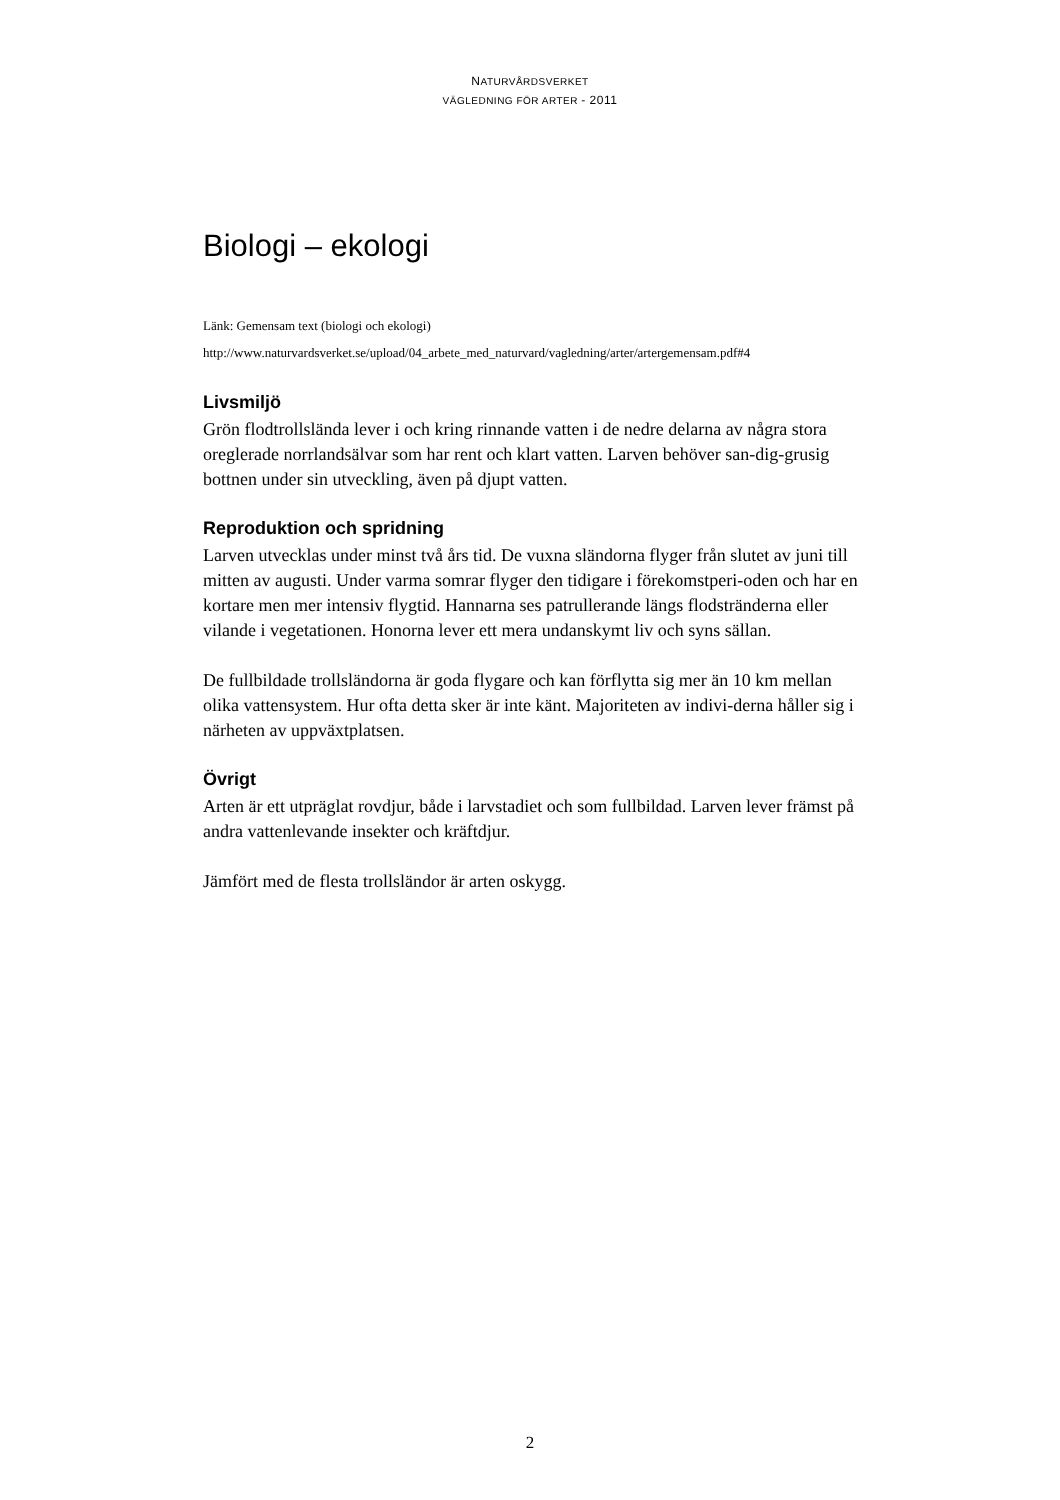NATURVÅRDSVERKET
VÄGLEDNING FÖR ARTER - 2011
Biologi – ekologi
Länk: Gemensam text (biologi och ekologi)
http://www.naturvardsverket.se/upload/04_arbete_med_naturvard/vagledning/arter/artergemensam.pdf#4
Livsmiljö
Grön flodtrollslända lever i och kring rinnande vatten i de nedre delarna av några stora oreglerade norrlandsälvar som har rent och klart vatten. Larven behöver san-dig-grusig bottnen under sin utveckling, även på djupt vatten.
Reproduktion och spridning
Larven utvecklas under minst två års tid. De vuxna sländorna flyger från slutet av juni till mitten av augusti. Under varma somrar flyger den tidigare i förekomstperi-oden och har en kortare men mer intensiv flygtid. Hannarna ses patrullerande längs flodstränderna eller vilande i vegetationen. Honorna lever ett mera undanskymt liv och syns sällan.
De fullbildade trollsländorna är goda flygare och kan förflytta sig mer än 10 km mellan olika vattensystem. Hur ofta detta sker är inte känt. Majoriteten av indivi-derna håller sig i närheten av uppväxtplatsen.
Övrigt
Arten är ett utpräglat rovdjur, både i larvstadiet och som fullbildad. Larven lever främst på andra vattenlevande insekter och kräftdjur.
Jämfört med de flesta trollsländor är arten oskygg.
2